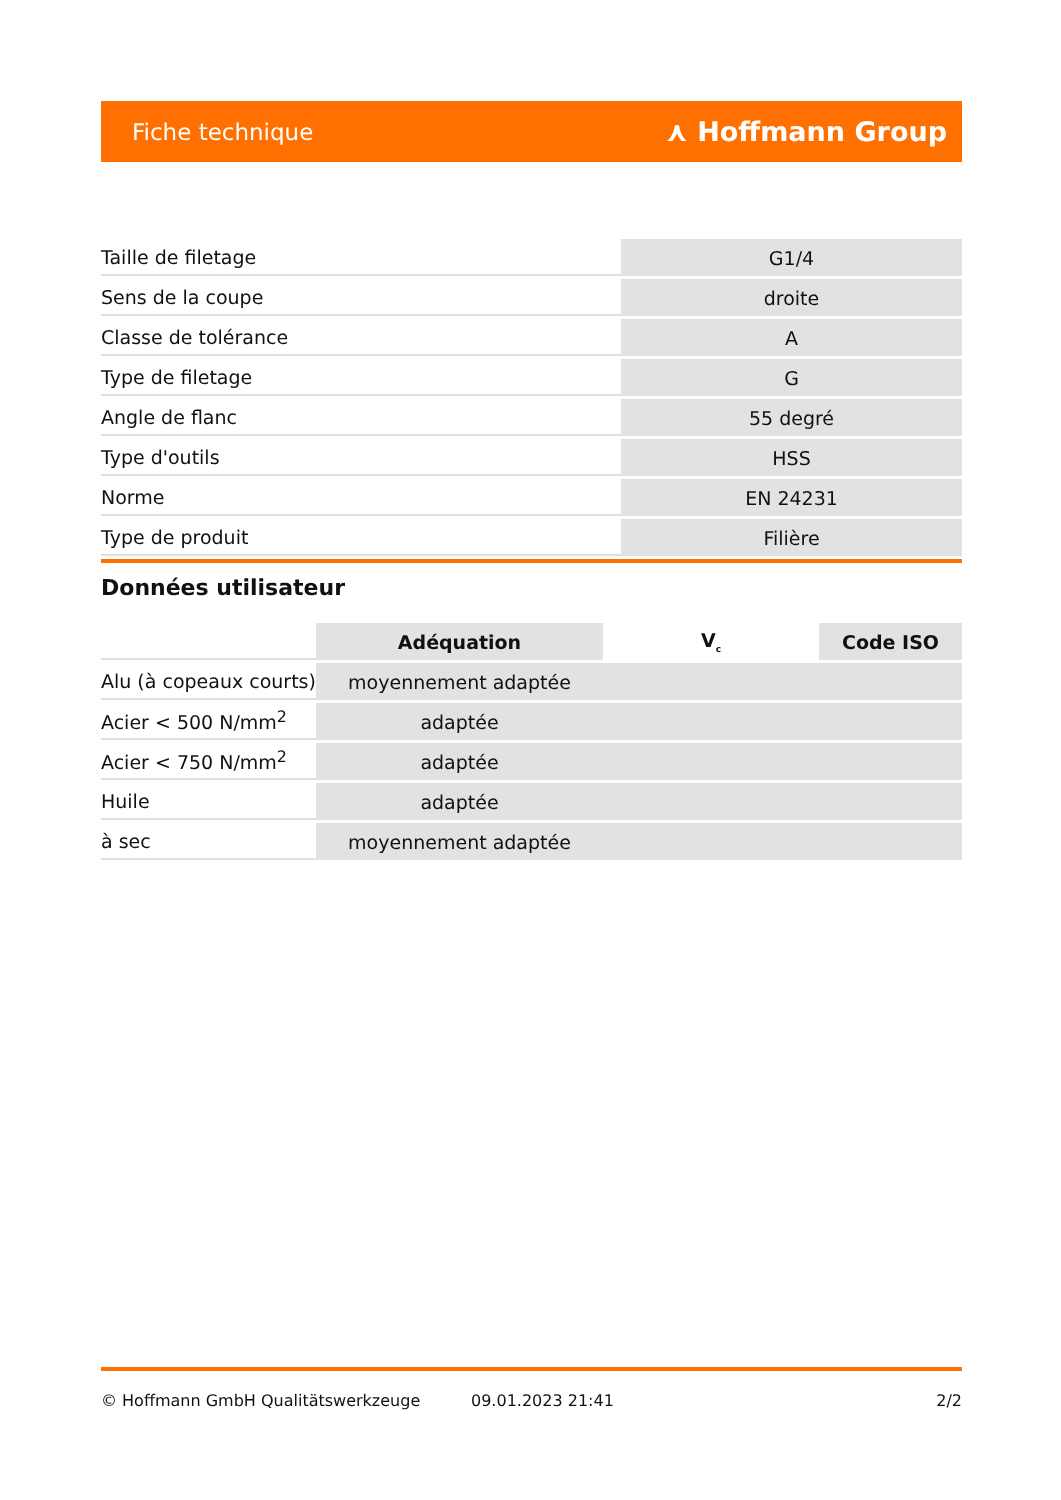Fiche technique ⋏ Hoffmann Group
| Taille de filetage | G1/4 |
| Sens de la coupe | droite |
| Classe de tolérance | A |
| Type de filetage | G |
| Angle de flanc | 55 degré |
| Type d'outils | HSS |
| Norme | EN 24231 |
| Type de produit | Filière |
Données utilisateur
| | Adéquation | V<sub>c</sub> | Code ISO |
| --- | --- | --- | --- |
| Alu (à copeaux courts) | moyennement adaptée | | |
| Acier < 500 N/mm<sup>2</sup> | adaptée | | |
| Acier < 750 N/mm<sup>2</sup> | adaptée | | |
| Huile | adaptée | | |
| à sec | moyennement adaptée | | |
© Hoffmann GmbH Qualitätswerkzeuge 09.01.2023 21:41 2/2